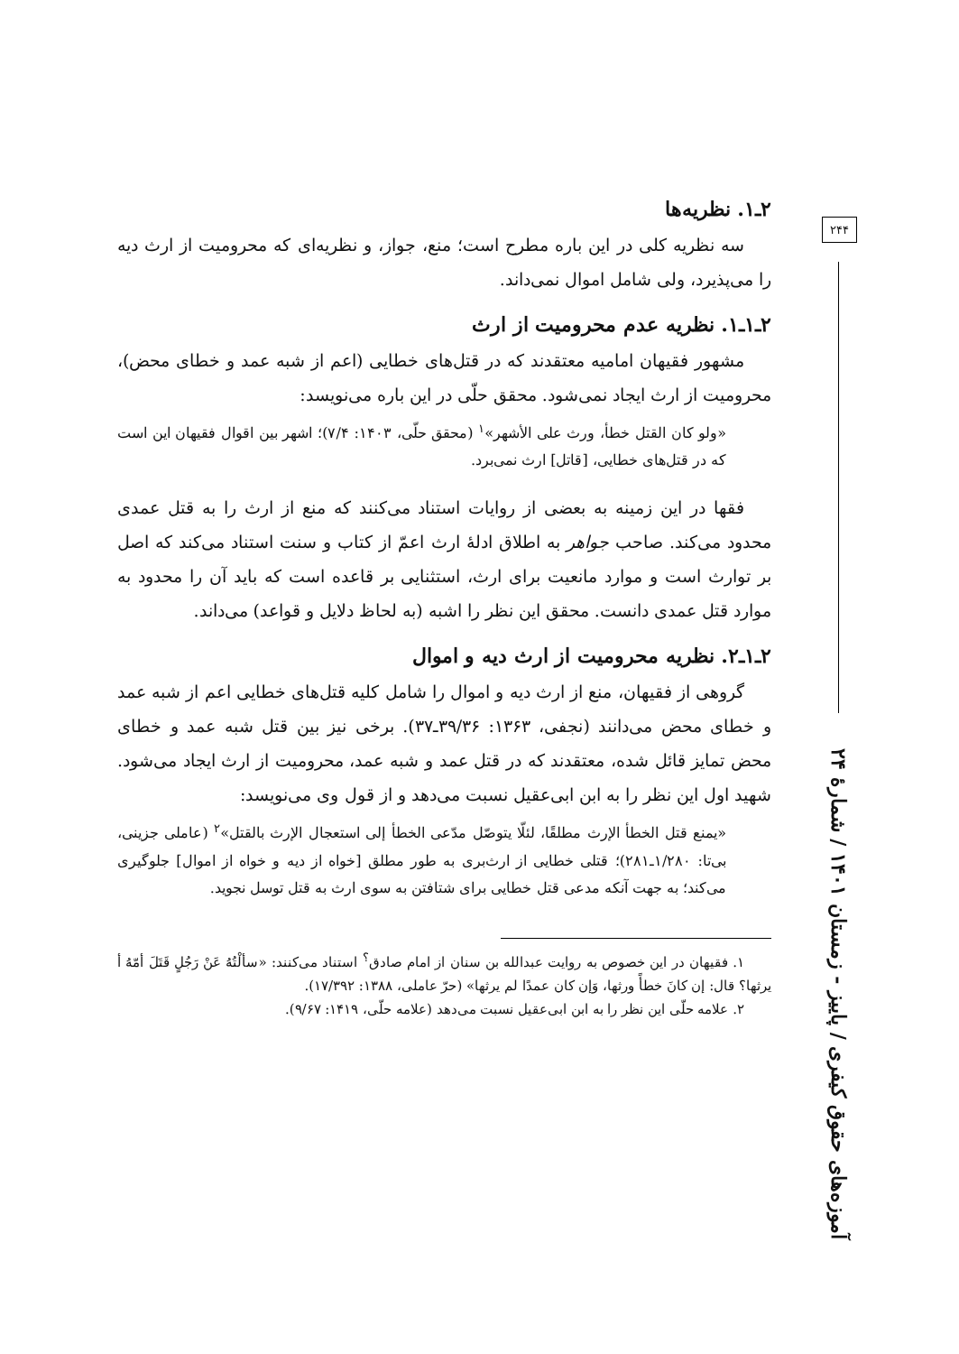۲ـ۱. نظریه‌ها
سه نظریه کلی در این باره مطرح است؛ منع، جواز، و نظریه‌ای که محرومیت از ارث دیه را می‌پذیرد، ولی شامل اموال نمی‌داند.
۲ـ۱ـ۱. نظریه عدم محرومیت از ارث
مشهور فقیهان امامیه معتقدند که در قتل‌های خطایی (اعم از شبه عمد و خطای محض)، محرومیت از ارث ایجاد نمی‌شود. محقق حلّی در این باره می‌نویسد:
«ولو کان القتل خطأ، ورث علی الأشهر»<sup>۱</sup> (محقق حلّی، ۱۴۰۳: ۷/۴)؛ اشهر بین اقوال فقیهان این است که در قتل‌های خطایی، [قاتل] ارث نمی‌برد.
فقها در این زمینه به بعضی از روایات استناد می‌کنند که منع از ارث را به قتل عمدی محدود می‌کند. صاحب جواهر به اطلاق ادلهٔ ارث اعمّ از کتاب و سنت استناد می‌کند که اصل بر توارث است و موارد مانعیت برای ارث، استثنایی بر قاعده است که باید آن را محدود به موارد قتل عمدی دانست. محقق این نظر را اشبه (به لحاظ دلایل و قواعد) می‌داند.
۲ـ۱ـ۲. نظریه محرومیت از ارث دیه و اموال
گروهی از فقیهان، منع از ارث دیه و اموال را شامل کلیه قتل‌های خطایی اعم از شبه عمد و خطای محض می‌دانند (نجفی، ۱۳۶۳: ۳۹/۳۶ـ۳۷). برخی نیز بین قتل شبه عمد و خطای محض تمایز قائل شده، معتقدند که در قتل عمد و شبه عمد، محرومیت از ارث ایجاد می‌شود. شهید اول این نظر را به ابن ابی‌عقیل نسبت می‌دهد و از قول وی می‌نویسد:
«یمنع قتل الخطأ الإرث مطلقًا، لئلّا یتوصّل مدّعی الخطأ إلی استعجال الإرث بالقتل»<sup>۲</sup> (عاملی جزینی، بی‌تا: ۱/۲۸۰ـ۲۸۱)؛ قتلی خطایی از ارث‌بری به طور مطلق [خواه از دیه و خواه از اموال] جلوگیری می‌کند؛ به جهت آنکه مدعی قتل خطایی برای شتافتن به سوی ارث به قتل توسل نجوید.
۱. فقیهان در این خصوص به روایت عبدالله بن سنان از امام صادق<sup>؟</sup> استناد می‌کنند: «سألْتُهُ عَنْ رَجُلٍ قَتَلَ أمّهُ أ یرثها؟ قال: إن کانَ خطأً ورثها، وَإن کان عمدًا لم یرثها» (حرّ عاملی، ۱۳۸۸: ۱۷/۳۹۲).
۲. علامه حلّی این نظر را به ابن ابی‌عقیل نسبت می‌دهد (علامه حلّی، ۱۴۱۹: ۹/۶۷).
۲۴۴
آموزه‌های حقوق کیفری / پاییز - زمستان ۱۴۰۱ / شمارهٔ ۲۴